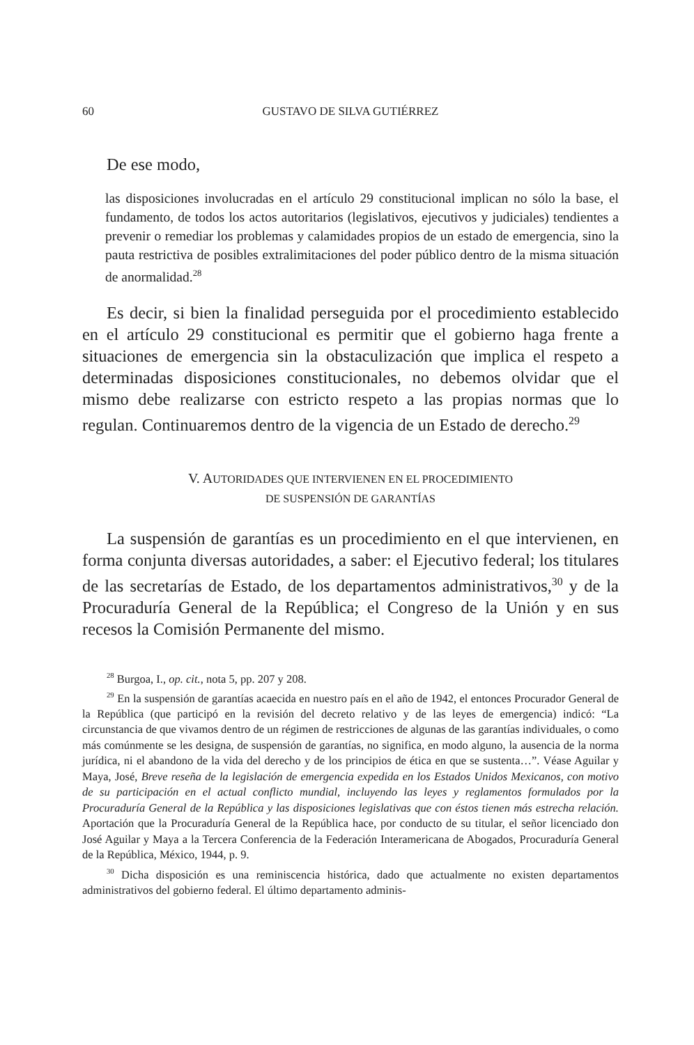60 GUSTAVO DE SILVA GUTIÉRREZ
De ese modo,
las disposiciones involucradas en el artículo 29 constitucional implican no sólo la base, el fundamento, de todos los actos autoritarios (legislativos, ejecutivos y judiciales) tendientes a prevenir o remediar los problemas y calamidades propios de un estado de emergencia, sino la pauta restrictiva de posibles extralimitaciones del poder público dentro de la misma situación de anormalidad.<sup>28</sup>
Es decir, si bien la finalidad perseguida por el procedimiento establecido en el artículo 29 constitucional es permitir que el gobierno haga frente a situaciones de emergencia sin la obstaculización que implica el respeto a determinadas disposiciones constitucionales, no debemos olvidar que el mismo debe realizarse con estricto respeto a las propias normas que lo regulan. Continuaremos dentro de la vigencia de un Estado de derecho.<sup>29</sup>
V. AUTORIDADES QUE INTERVIENEN EN EL PROCEDIMIENTO
DE SUSPENSIÓN DE GARANTÍAS
La suspensión de garantías es un procedimiento en el que intervienen, en forma conjunta diversas autoridades, a saber: el Ejecutivo federal; los titulares de las secretarías de Estado, de los departamentos administrativos,<sup>30</sup> y de la Procuraduría General de la República; el Congreso de la Unión y en sus recesos la Comisión Permanente del mismo.
<sup>28</sup> Burgoa, I., op. cit., nota 5, pp. 207 y 208.
<sup>29</sup> En la suspensión de garantías acaecida en nuestro país en el año de 1942, el entonces Procurador General de la República (que participó en la revisión del decreto relativo y de las leyes de emergencia) indicó: “La circunstancia de que vivamos dentro de un régimen de restricciones de algunas de las garantías individuales, o como más comúnmente se les designa, de suspensión de garantías, no significa, en modo alguno, la ausencia de la norma jurídica, ni el abandono de la vida del derecho y de los principios de ética en que se sustenta…”. Véase Aguilar y Maya, José, Breve reseña de la legislación de emergencia expedida en los Estados Unidos Mexicanos, con motivo de su participación en el actual conflicto mundial, incluyendo las leyes y reglamentos formulados por la Procuraduría General de la República y las disposiciones legislativas que con éstos tienen más estrecha relación. Aportación que la Procuraduría General de la República hace, por conducto de su titular, el señor licenciado don José Aguilar y Maya a la Tercera Conferencia de la Federación Interamericana de Abogados, Procuraduría General de la República, México, 1944, p. 9.
<sup>30</sup> Dicha disposición es una reminiscencia histórica, dado que actualmente no existen departamentos administrativos del gobierno federal. El último departamento adminis-